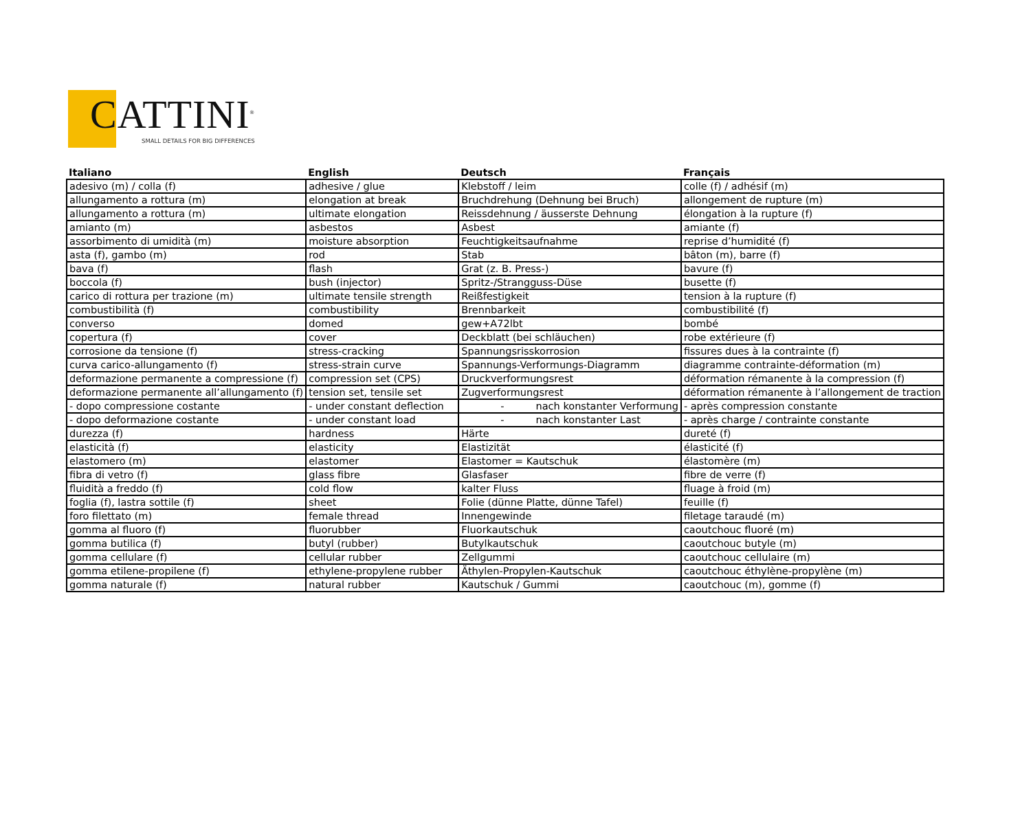CATTINI<sup>®</sup>
SMALL DETAILS FOR BIG DIFFERENCES
| Italiano | English | Deutsch | Français |
| --- | --- | --- | --- |
| adesivo (m) / colla (f) | adhesive / glue | Klebstoff / leim | colle (f) / adhésif (m) |
| allungamento a rottura (m) | elongation at break | Bruchdrehung (Dehnung bei Bruch) | allongement de rupture (m) |
| allungamento a rottura (m) | ultimate elongation | Reissdehnung / äusserste Dehnung | élongation à la rupture (f) |
| amianto (m) | asbestos | Asbest | amiante (f) |
| assorbimento di umidità (m) | moisture absorption | Feuchtigkeitsaufnahme | reprise d’humidité (f) |
| asta (f), gambo (m) | rod | Stab | bâton (m), barre (f) |
| bava (f) | flash | Grat (z. B. Press-) | bavure (f) |
| boccola (f) | bush (injector) | Spritz-/Strangguss-Düse | busette (f) |
| carico di rottura per trazione (m) | ultimate tensile strength | Reißfestigkeit | tension à la rupture (f) |
| combustibilità (f) | combustibility | Brennbarkeit | combustibilité (f) |
| converso | domed | gew+A72lbt | bombé |
| copertura (f) | cover | Deckblatt (bei schläuchen) | robe extérieure (f) |
| corrosione da tensione (f) | stress-cracking | Spannungsrisskorrosion | fissures dues à la contrainte (f) |
| curva carico-allungamento (f) | stress-strain curve | Spannungs-Verformungs-Diagramm | diagramme contrainte-déformation (m) |
| deformazione permanente a compressione (f) | compression set (CPS) | Druckverformungsrest | déformation rémanente à la compression (f) |
| deformazione permanente all’allungamento (f) | tension set, tensile set | Zugverformungsrest | déformation rémanente à l’allongement de traction |
| - dopo compressione costante | - under constant deflection | - nach konstanter Verformung | - après compression constante |
| - dopo deformazione costante | - under constant load | - nach konstanter Last | - après charge / contrainte constante |
| durezza (f) | hardness | Härte | dureté (f) |
| elasticità (f) | elasticity | Elastizität | élasticité (f) |
| elastomero (m) | elastomer | Elastomer = Kautschuk | élastomère (m) |
| fibra di vetro (f) | glass fibre | Glasfaser | fibre de verre (f) |
| fluidità a freddo (f) | cold flow | kalter Fluss | fluage à froid (m) |
| foglia (f), lastra sottile (f) | sheet | Folie (dünne Platte, dünne Tafel) | feuille (f) |
| foro filettato (m) | female thread | Innengewinde | filetage taraudé (m) |
| gomma al fluoro (f) | fluorubber | Fluorkautschuk | caoutchouc fluoré (m) |
| gomma butilica (f) | butyl (rubber) | Butylkautschuk | caoutchouc butyle (m) |
| gomma cellulare (f) | cellular rubber | Zellgummi | caoutchouc cellulaire (m) |
| gomma etilene-propilene (f) | ethylene-propylene rubber | Äthylen-Propylen-Kautschuk | caoutchouc éthylène-propylène (m) |
| gomma naturale (f) | natural rubber | Kautschuk / Gummi | caoutchouc (m), gomme (f) |